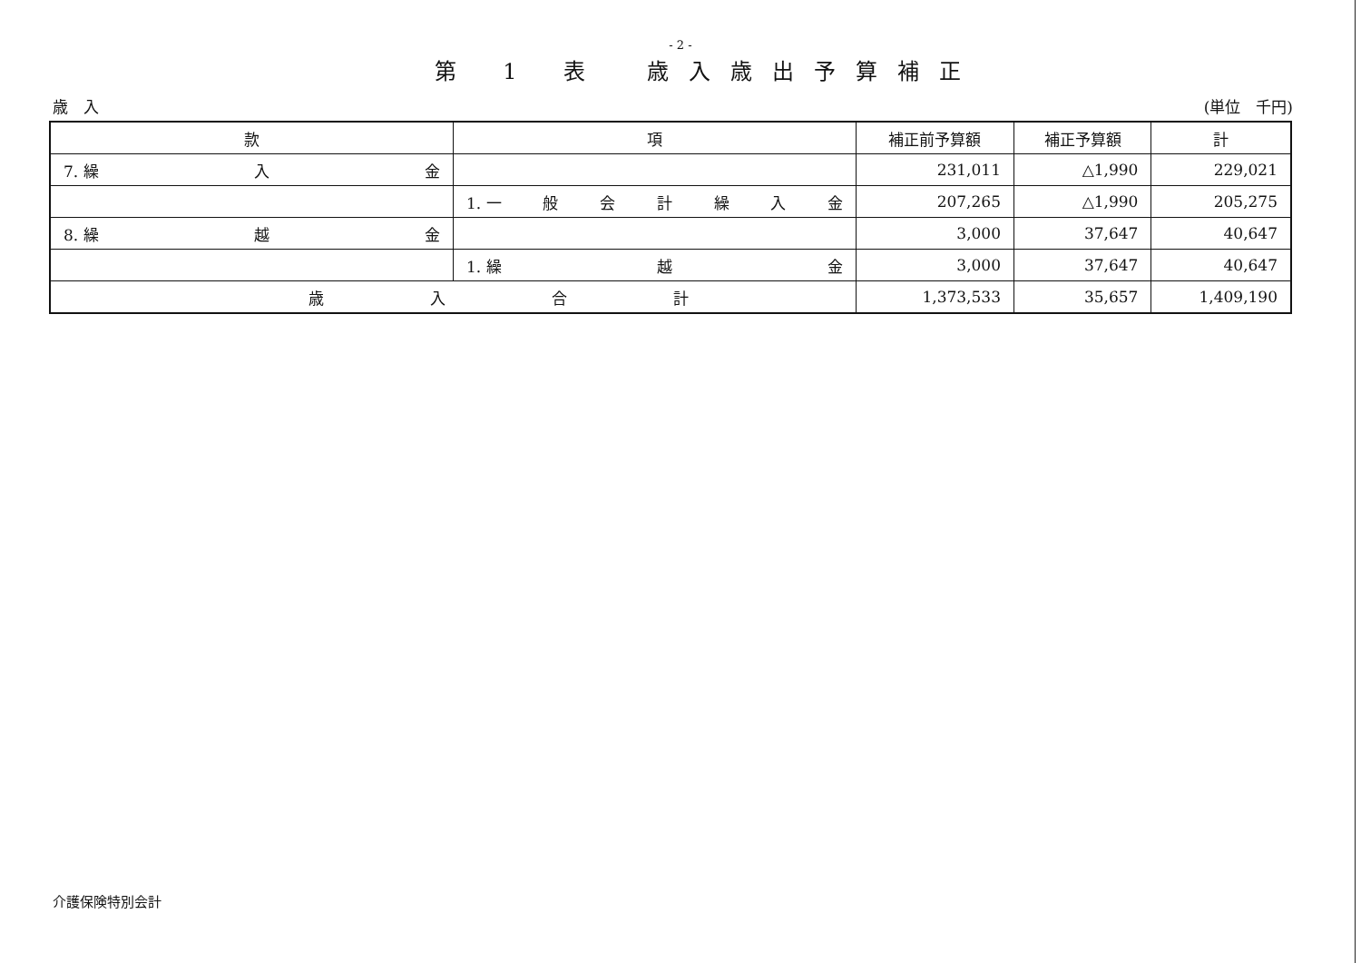- 2 -
第 1 表　歳入歳出予算補正
歳　入 (単位　千円)
| 款 | 項 | 補正前予算額 | 補正予算額 | 計 |
| --- | --- | --- | --- | --- |
| 7. 繰 入 金 | | 231,011 | △1,990 | 229,021 |
| | 1. 一 般 会 計 繰 入 金 | 207,265 | △1,990 | 205,275 |
| 8. 繰 越 金 | | 3,000 | 37,647 | 40,647 |
| | 1. 繰 越 金 | 3,000 | 37,647 | 40,647 |
| 歳 入 合 計 | | 1,373,533 | 35,657 | 1,409,190 |
介護保険特別会計